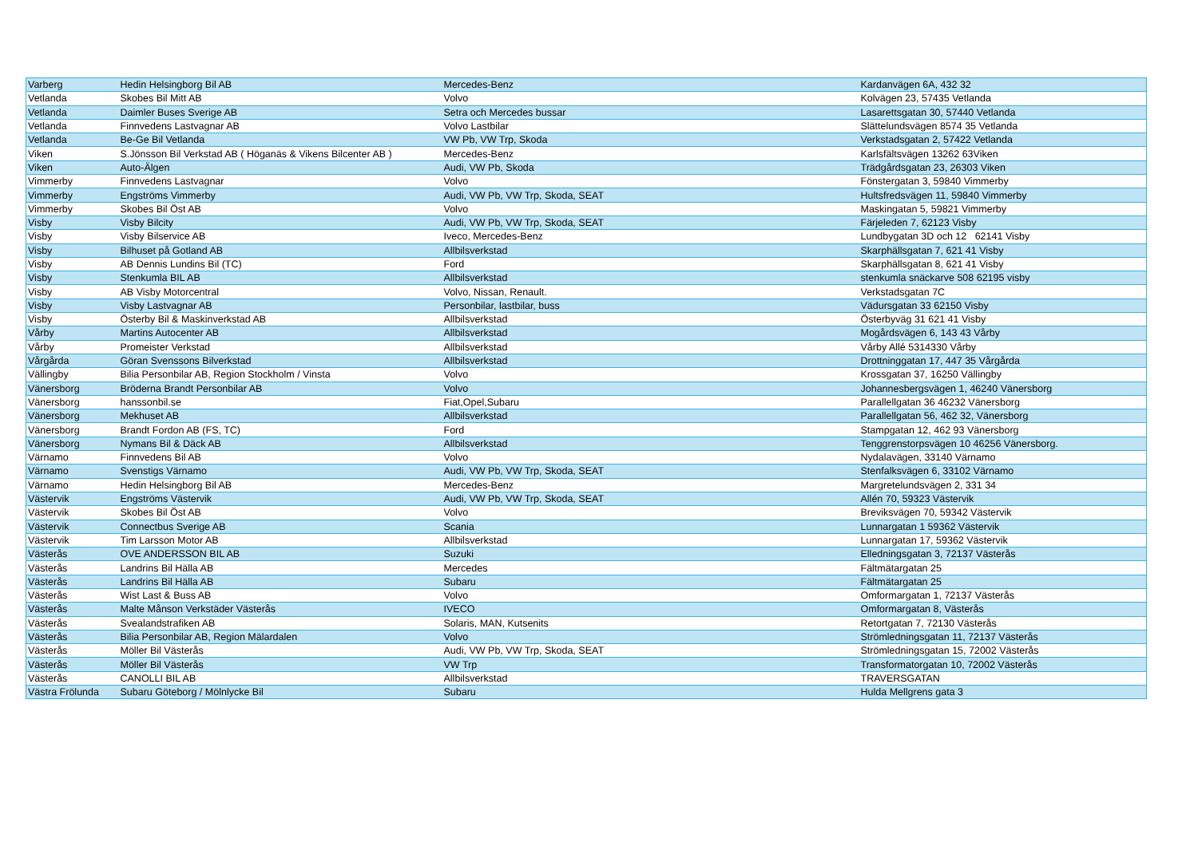| Varberg | Hedin Helsingborg Bil AB | Mercedes-Benz | Kardanvägen 6A, 432 32 |
| Vetlanda | Skobes Bil Mitt AB | Volvo | Kolvägen 23, 57435 Vetlanda |
| Vetlanda | Daimler Buses Sverige AB | Setra och Mercedes bussar | Lasarettsgatan 30, 57440 Vetlanda |
| Vetlanda | Finnvedens Lastvagnar AB | Volvo Lastbilar | Slättelundsvägen 8574 35 Vetlanda |
| Vetlanda | Be-Ge Bil Vetlanda | VW Pb, VW Trp, Skoda | Verkstadsgatan 2, 57422 Vetlanda |
| Viken | S.Jönsson Bil Verkstad AB ( Höganäs & Vikens Bilcenter AB ) | Mercedes-Benz | Karlsfältsvägen 13262 63Viken |
| Viken | Auto-Älgen | Audi, VW Pb, Skoda | Trädgårdsgatan 23, 26303 Viken |
| Vimmerby | Finnvedens Lastvagnar | Volvo | Fönstergatan 3, 59840 Vimmerby |
| Vimmerby | Engströms Vimmerby | Audi, VW Pb, VW Trp, Skoda, SEAT | Hultsfredsvägen 11, 59840 Vimmerby |
| Vimmerby | Skobes Bil Öst AB | Volvo | Maskingatan 5, 59821 Vimmerby |
| Visby | Visby Bilcity | Audi, VW Pb, VW Trp, Skoda, SEAT | Färjeleden 7, 62123 Visby |
| Visby | Visby Bilservice AB | Iveco, Mercedes-Benz | Lundbygatan 3D och 12 62141 Visby |
| Visby | Bilhuset på Gotland AB | Allbilsverkstad | Skarphällsgatan 7, 621 41 Visby |
| Visby | AB Dennis Lundins Bil (TC) | Ford | Skarphällsgatan 8, 621 41 Visby |
| Visby | Stenkumla BIL AB | Allbilsverkstad | stenkumla snäckarve 508 62195 visby |
| Visby | AB Visby Motorcentral | Volvo, Nissan, Renault. | Verkstadsgatan 7C |
| Visby | Visby Lastvagnar AB | Personbilar, lastbilar, buss | Vädursgatan 33 62150 Visby |
| Visby | Österby Bil & Maskinverkstad AB | Allbilsverkstad | Österbyväg 31 621 41 Visby |
| Vårby | Martins Autocenter AB | Allbilsverkstad | Mogårdsvägen 6, 143 43 Vårby |
| Vårby | Promeister Verkstad | Allbilsverkstad | Vårby Allé 5314330 Vårby |
| Vårgårda | Göran Svenssons Bilverkstad | Allbilsverkstad | Drottninggatan 17, 447 35 Vårgårda |
| Vällingby | Bilia Personbilar AB, Region Stockholm / Vinsta | Volvo | Krossgatan 37, 16250 Vällingby |
| Vänersborg | Bröderna Brandt Personbilar AB | Volvo | Johannesbergsvägen 1, 46240 Vänersborg |
| Vänersborg | hanssonbil.se | Fiat,Opel,Subaru | Parallellgatan 36 46232 Vänersborg |
| Vänersborg | Mekhuset AB | Allbilsverkstad | Parallellgatan 56, 462 32, Vänersborg |
| Vänersborg | Brandt Fordon AB (FS, TC) | Ford | Stampgatan 12, 462 93 Vänersborg |
| Vänersborg | Nymans Bil & Däck AB | Allbilsverkstad | Tenggrenstorpsvägen 10 46256 Vänersborg. |
| Värnamo | Finnvedens Bil AB | Volvo | Nydalavägen, 33140 Värnamo |
| Värnamo | Svenstigs Värnamo | Audi, VW Pb, VW Trp, Skoda, SEAT | Stenfalksvägen 6, 33102 Värnamo |
| Värnamo | Hedin Helsingborg Bil AB | Mercedes-Benz | Margretelundsvägen 2, 331 34 |
| Västervik | Engströms Västervik | Audi, VW Pb, VW Trp, Skoda, SEAT | Allén 70, 59323 Västervik |
| Västervik | Skobes Bil Öst AB | Volvo | Breviksvägen 70, 59342 Västervik |
| Västervik | Connectbus Sverige AB | Scania | Lunnargatan 1 59362 Västervik |
| Västervik | Tim Larsson Motor AB | Allbilsverkstad | Lunnargatan 17, 59362 Västervik |
| Västerås | OVE ANDERSSON BIL AB | Suzuki | Elledningsgatan 3, 72137 Västerås |
| Västerås | Landrins Bil Hälla AB | Mercedes | Fältmätargatan 25 |
| Västerås | Landrins Bil Hälla AB | Subaru | Fältmätargatan 25 |
| Västerås | Wist Last & Buss AB | Volvo | Omformargatan 1, 72137 Västerås |
| Västerås | Malte Månson Verkstäder Västerås | IVECO | Omformargatan 8, Västerås |
| Västerås | Svealandstrafiken AB | Solaris, MAN, Kutsenits | Retortgatan 7, 72130 Västerås |
| Västerås | Bilia Personbilar AB, Region Mälardalen | Volvo | Strömledningsgatan 11, 72137 Västerås |
| Västerås | Möller Bil Västerås | Audi, VW Pb, VW Trp, Skoda, SEAT | Strömledningsgatan 15, 72002 Västerås |
| Västerås | Möller Bil Västerås | VW Trp | Transformatorgatan 10, 72002 Västerås |
| Västerås | CANOLLI BIL AB | Allbilsverkstad | TRAVERSGATAN |
| Västra Frölunda | Subaru Göteborg / Mölnlycke Bil | Subaru | Hulda Mellgrens gata 3 |